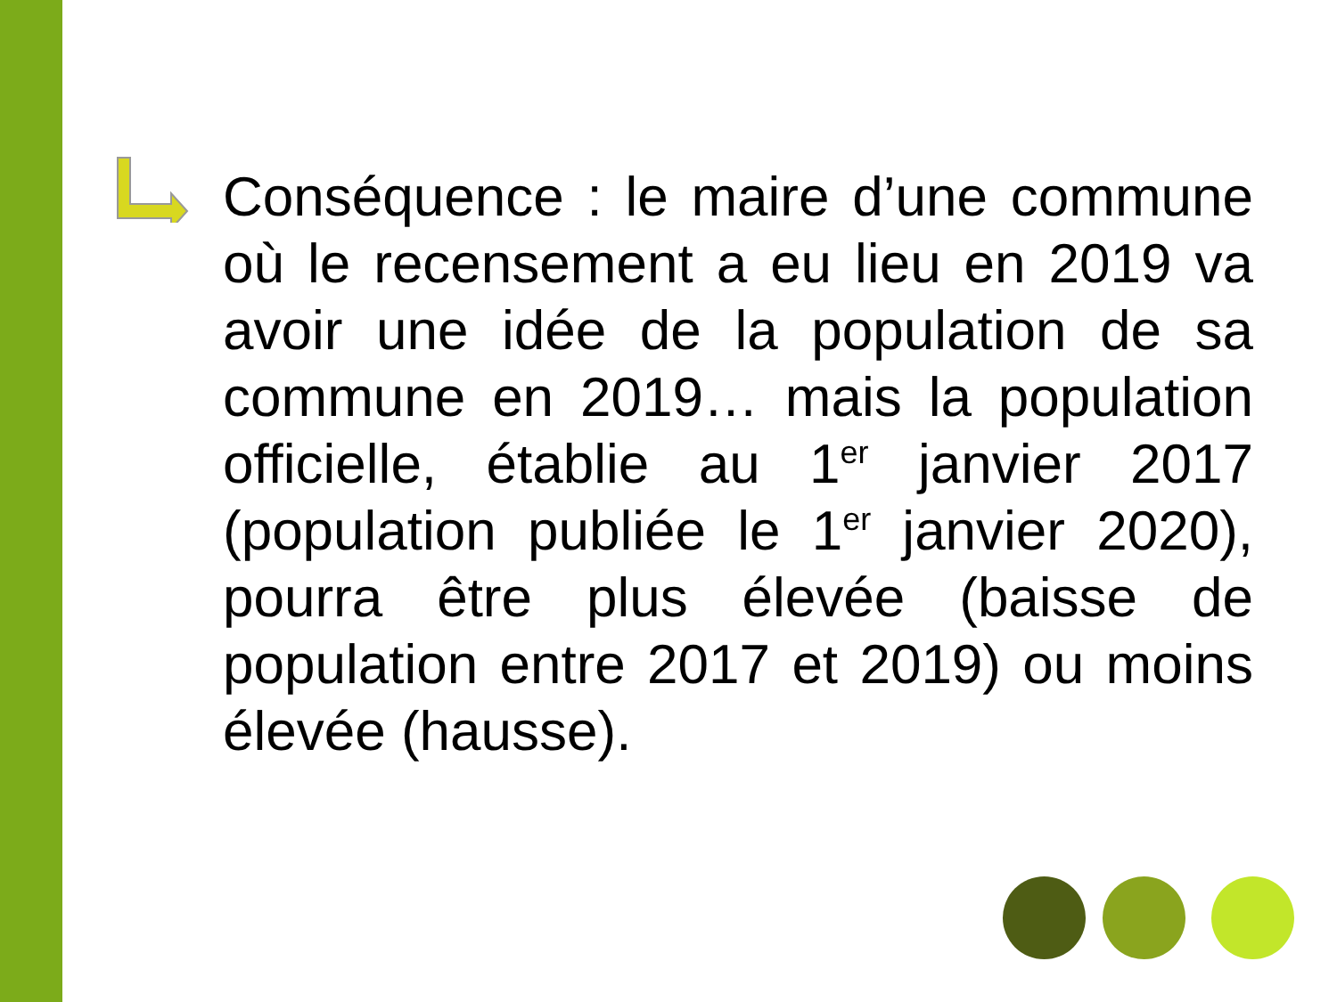Conséquence : le maire d’une commune où le recensement a eu lieu en 2019 va avoir une idée de la population de sa commune en 2019… mais la population officielle, établie au 1<sup>er</sup> janvier 2017 (population publiée le 1<sup>er</sup> janvier 2020), pourra être plus élevée (baisse de population entre 2017 et 2019) ou moins élevée (hausse).